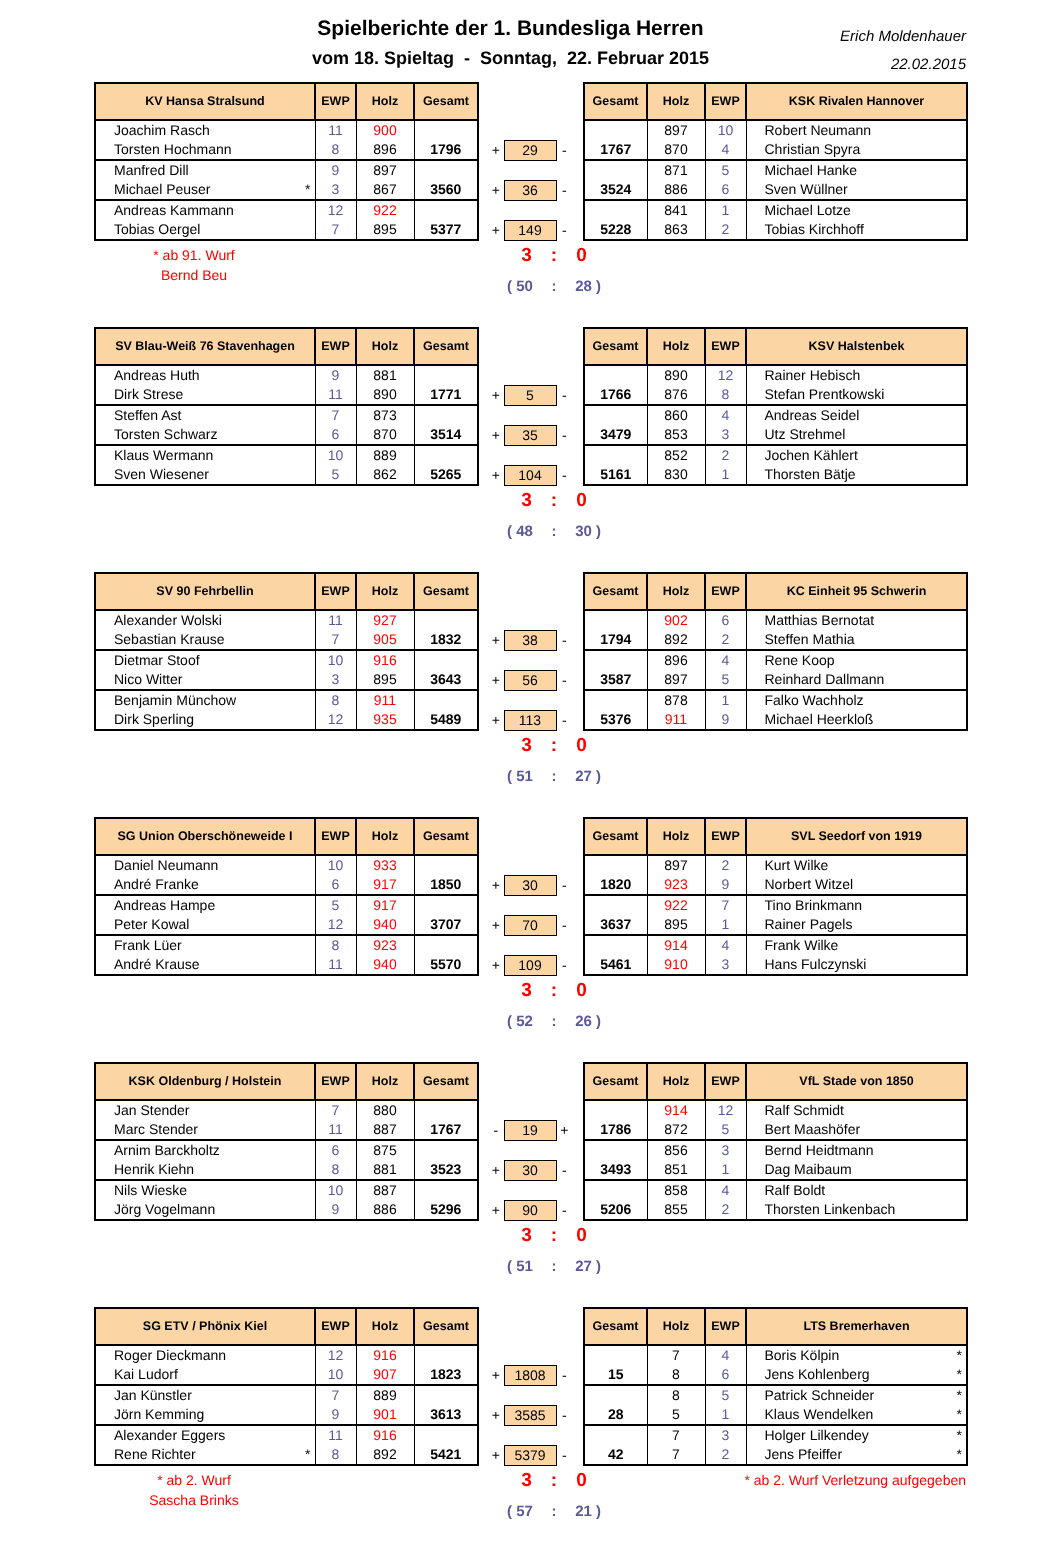Spielberichte der 1. Bundesliga Herren
vom 18. Spieltag - Sonntag, 22. Februar 2015
Erich Moldenhauer
22.02.2015
| KV Hansa Stralsund | EWP | Holz | Gesamt | | | | | | Gesamt | Holz | EWP | KSK Rivalen Hannover |
| Joachim Rasch | 11 | 900 | | | | | | | | 897 | 10 | Robert Neumann |
| Torsten Hochmann | 8 | 896 | 1796 | | + | 29 | - | | 1767 | 870 | 4 | Christian Spyra |
| Manfred Dill | 9 | 897 | | | | | | | | 871 | 5 | Michael Hanke |
| Michael Peuser * | 3 | 867 | 3560 | | + | 36 | - | | 3524 | 886 | 6 | Sven Wüllner |
| Andreas Kammann | 12 | 922 | | | | | | | | 841 | 1 | Michael Lotze |
| Tobias Oergel | 7 | 895 | 5377 | | + | 149 | - | | 5228 | 863 | 2 | Tobias Kirchhoff |
* ab 91. Wurf
Bernd Beu
3 : 0
( 50 : 28 )
| SV Blau-Weiß 76 Stavenhagen | EWP | Holz | Gesamt | | | | | | Gesamt | Holz | EWP | KSV Halstenbek |
| Andreas Huth | 9 | 881 | | | | | | | | 890 | 12 | Rainer Hebisch |
| Dirk Strese | 11 | 890 | 1771 | | + | 5 | - | | 1766 | 876 | 8 | Stefan Prentkowski |
| Steffen Ast | 7 | 873 | | | | | | | | 860 | 4 | Andreas Seidel |
| Torsten Schwarz | 6 | 870 | 3514 | | + | 35 | - | | 3479 | 853 | 3 | Utz Strehmel |
| Klaus Wermann | 10 | 889 | | | | | | | | 852 | 2 | Jochen Kählert |
| Sven Wiesener | 5 | 862 | 5265 | | + | 104 | - | | 5161 | 830 | 1 | Thorsten Bätje |
3 : 0
( 48 : 30 )
| SV 90 Fehrbellin | EWP | Holz | Gesamt | | | | | | Gesamt | Holz | EWP | KC Einheit 95 Schwerin |
| Alexander Wolski | 11 | 927 | | | | | | | | 902 | 6 | Matthias Bernotat |
| Sebastian Krause | 7 | 905 | 1832 | | + | 38 | - | | 1794 | 892 | 2 | Steffen Mathia |
| Dietmar Stoof | 10 | 916 | | | | | | | | 896 | 4 | Rene Koop |
| Nico Witter | 3 | 895 | 3643 | | + | 56 | - | | 3587 | 897 | 5 | Reinhard Dallmann |
| Benjamin Münchow | 8 | 911 | | | | | | | | 878 | 1 | Falko Wachholz |
| Dirk Sperling | 12 | 935 | 5489 | | + | 113 | - | | 5376 | 911 | 9 | Michael Heerkloß |
3 : 0
( 51 : 27 )
| SG Union Oberschöneweide I | EWP | Holz | Gesamt | | | | | | Gesamt | Holz | EWP | SVL Seedorf von 1919 |
| Daniel Neumann | 10 | 933 | | | | | | | | 897 | 2 | Kurt Wilke |
| André Franke | 6 | 917 | 1850 | | + | 30 | - | | 1820 | 923 | 9 | Norbert Witzel |
| Andreas Hampe | 5 | 917 | | | | | | | | 922 | 7 | Tino Brinkmann |
| Peter Kowal | 12 | 940 | 3707 | | + | 70 | - | | 3637 | 895 | 1 | Rainer Pagels |
| Frank Lüer | 8 | 923 | | | | | | | | 914 | 4 | Frank Wilke |
| André Krause | 11 | 940 | 5570 | | + | 109 | - | | 5461 | 910 | 3 | Hans Fulczynski |
3 : 0
( 52 : 26 )
| KSK Oldenburg / Holstein | EWP | Holz | Gesamt | | | | | | Gesamt | Holz | EWP | VfL Stade von 1850 |
| Jan Stender | 7 | 880 | | | | | | | | 914 | 12 | Ralf Schmidt |
| Marc Stender | 11 | 887 | 1767 | | - | 19 | + | | 1786 | 872 | 5 | Bert Maashöfer |
| Arnim Barckholtz | 6 | 875 | | | | | | | | 856 | 3 | Bernd Heidtmann |
| Henrik Kiehn | 8 | 881 | 3523 | | + | 30 | - | | 3493 | 851 | 1 | Dag Maibaum |
| Nils Wieske | 10 | 887 | | | | | | | | 858 | 4 | Ralf Boldt |
| Jörg Vogelmann | 9 | 886 | 5296 | | + | 90 | - | | 5206 | 855 | 2 | Thorsten Linkenbach |
3 : 0
( 51 : 27 )
| SG ETV / Phönix Kiel | EWP | Holz | Gesamt | | | | | | Gesamt | Holz | EWP | LTS Bremerhaven |
| Roger Dieckmann | 12 | 916 | | | | | | | | 7 | 4 | Boris Kölpin * |
| Kai Ludorf | 10 | 907 | 1823 | | + | 1808 | - | | 15 | 8 | 6 | Jens Kohlenberg * |
| Jan Künstler | 7 | 889 | | | | | | | | 8 | 5 | Patrick Schneider * |
| Jörn Kemming | 9 | 901 | 3613 | | + | 3585 | - | | 28 | 5 | 1 | Klaus Wendelken * |
| Alexander Eggers | 11 | 916 | | | | | | | | 7 | 3 | Holger Lilkendey * |
| Rene Richter * | 8 | 892 | 5421 | | + | 5379 | - | | 42 | 7 | 2 | Jens Pfeiffer * |
* ab 2. Wurf
Sascha Brinks
3 : 0
( 57 : 21 )
* ab 2. Wurf Verletzung aufgegeben